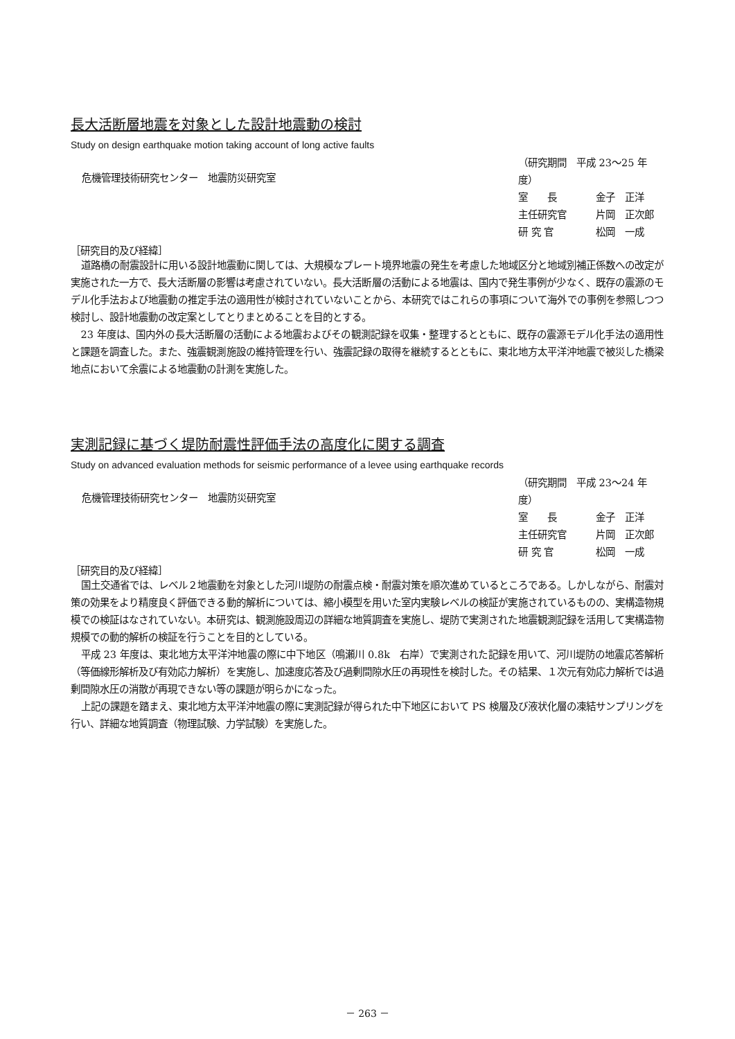長大活断層地震を対象とした設計地震動の検討
Study on design earthquake motion taking account of long active faults
危機管理技術研究センター　地震防災研究室
（研究期間　平成 23～25 年度）
室　　長 金子　正洋
主任研究官 片岡　正次郎
研 究 官 松岡　一成
［研究目的及び経緯］
道路橋の耐震設計に用いる設計地震動に関しては、大規模なプレート境界地震の発生を考慮した地域区分と地域別補正係数への改定が実施された一方で、長大活断層の影響は考慮されていない。長大活断層の活動による地震は、国内で発生事例が少なく、既存の震源のモデル化手法および地震動の推定手法の適用性が検討されていないことから、本研究ではこれらの事項について海外での事例を参照しつつ検討し、設計地震動の改定案としてとりまとめることを目的とする。
23 年度は、国内外の長大活断層の活動による地震およびその観測記録を収集・整理するとともに、既存の震源モデル化手法の適用性と課題を調査した。また、強震観測施設の維持管理を行い、強震記録の取得を継続するとともに、東北地方太平洋沖地震で被災した橋梁地点において余震による地震動の計測を実施した。
実測記録に基づく堤防耐震性評価手法の高度化に関する調査
Study on advanced evaluation methods for seismic performance of a levee using earthquake records
危機管理技術研究センター　地震防災研究室
（研究期間　平成 23～24 年度）
室　　長 金子　正洋
主任研究官 片岡　正次郎
研 究 官 松岡　一成
［研究目的及び経緯］
国土交通省では、レベル２地震動を対象とした河川堤防の耐震点検・耐震対策を順次進めているところである。しかしながら、耐震対策の効果をより精度良く評価できる動的解析については、縮小模型を用いた室内実験レベルの検証が実施されているものの、実構造物規模での検証はなされていない。本研究は、観測施設周辺の詳細な地質調査を実施し、堤防で実測された地震観測記録を活用して実構造物規模での動的解析の検証を行うことを目的としている。
平成 23 年度は、東北地方太平洋沖地震の際に中下地区（鳴瀬川 0.8k　右岸）で実測された記録を用いて、河川堤防の地震応答解析（等価線形解析及び有効応力解析）を実施し、加速度応答及び過剰間隙水圧の再現性を検討した。その結果、１次元有効応力解析では過剰間隙水圧の消散が再現できない等の課題が明らかになった。
上記の課題を踏まえ、東北地方太平洋沖地震の際に実測記録が得られた中下地区において PS 検層及び液状化層の凍結サンプリングを行い、詳細な地質調査（物理試験、力学試験）を実施した。
－ 263 －